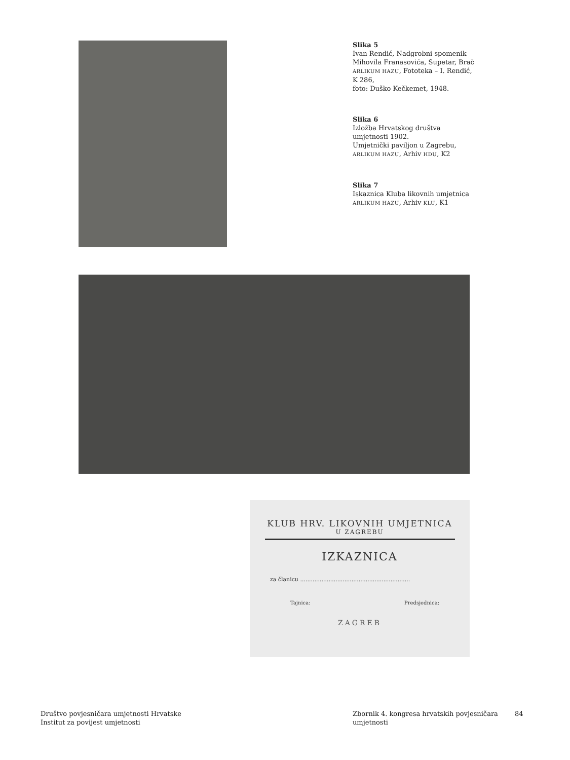Slika 5
Ivan Rendić, Nadgrobni spomenik Mihovila Franasovića, Supetar, Brač ARLIKUM HAZU, Fototeka – I. Rendić, K 286,
foto: Duško Kečkemet, 1948.
Slika 6
Izložba Hrvatskog društva umjetnosti 1902.
Umjetnički paviljon u Zagrebu, ARLIKUM HAZU, Arhiv HDU, K2
Slika 7
Iskaznica Kluba likovnih umjetnica
ARLIKUM HAZU, Arhiv KLU, K1
KLUB HRV. LIKOVNIH UMJETNICA
U ZAGREBU
IZKAZNICA
za članicu ..............................................................
Tajnica: Predsjednica:
ZAGREB
Društvo povjesničara umjetnosti Hrvatske
Institut za povijest umjetnosti
Zbornik 4. kongresa hrvatskih povjesničara umjetnosti
84